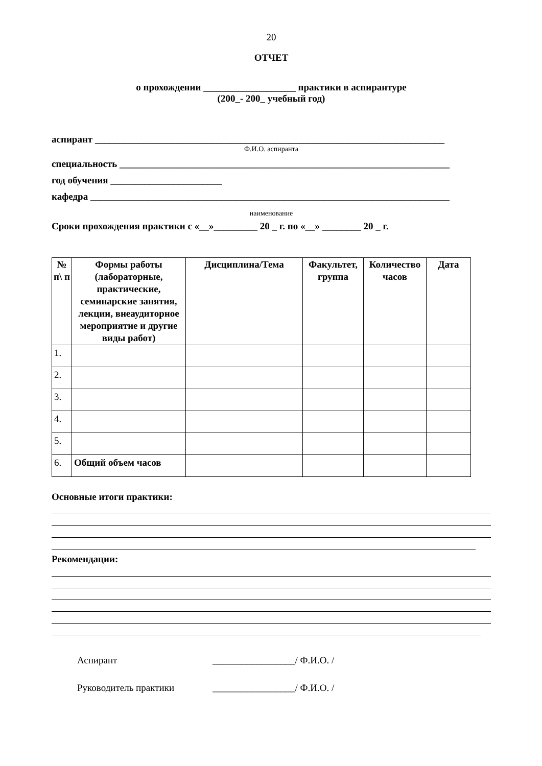20
ОТЧЕТ
о прохождении ___________________ практики в аспирантуре
(200_- 200_ учебный год)
аспирант ________________________________________________________________________
Ф.И.О. аспиранта
специальность ____________________________________________________________________
год обучения _______________________
кафедра __________________________________________________________________________
наименование
Сроки прохождения практики с «__»_________ 20 _ г. по «__» ________ 20 _ г.
| № п\ п | Формы работы (лабораторные, практические, семинарские занятия, лекции, внеаудиторное мероприятие и другие виды работ) | Дисциплина/Тема | Факультет, группа | Количество часов | Дата |
| --- | --- | --- | --- | --- | --- |
| 1. | | | | | |
| 2. | | | | | |
| 3. | | | | | |
| 4. | | | | | |
| 5. | | | | | |
| 6. | Общий объем часов | | | | |
Основные итоги практики:
Рекомендации:
Аспирант _________________/ Ф.И.О. /
Руководитель практики _________________/ Ф.И.О. /